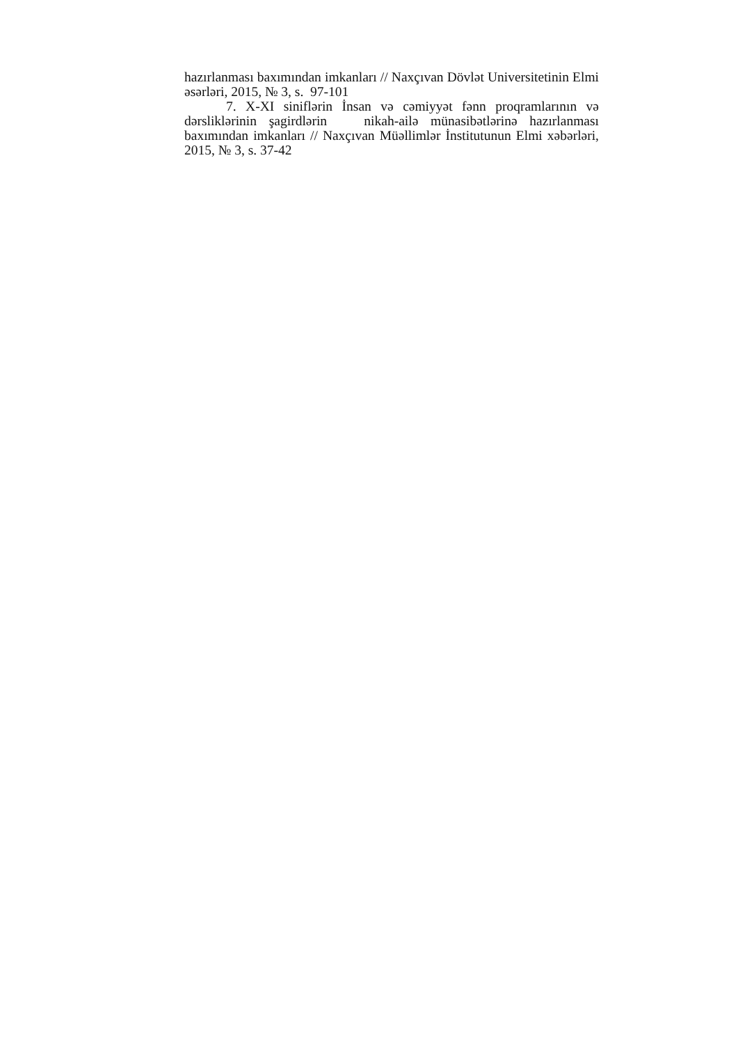hazırlanması baxımından imkanları // Naxçıvan Dövlət Universitetinin Elmi əsərləri, 2015, № 3, s. 97-101
7. X-XI siniflərin İnsan və cəmiyyət fənn proqramlarının və dərsliklərinin şagirdlərin nikah-ailə münasibətlərinə hazırlanması baxımından imkanları // Naxçıvan Müəllimlər İnstitutunun Elmi xəbərləri, 2015, № 3, s. 37-42